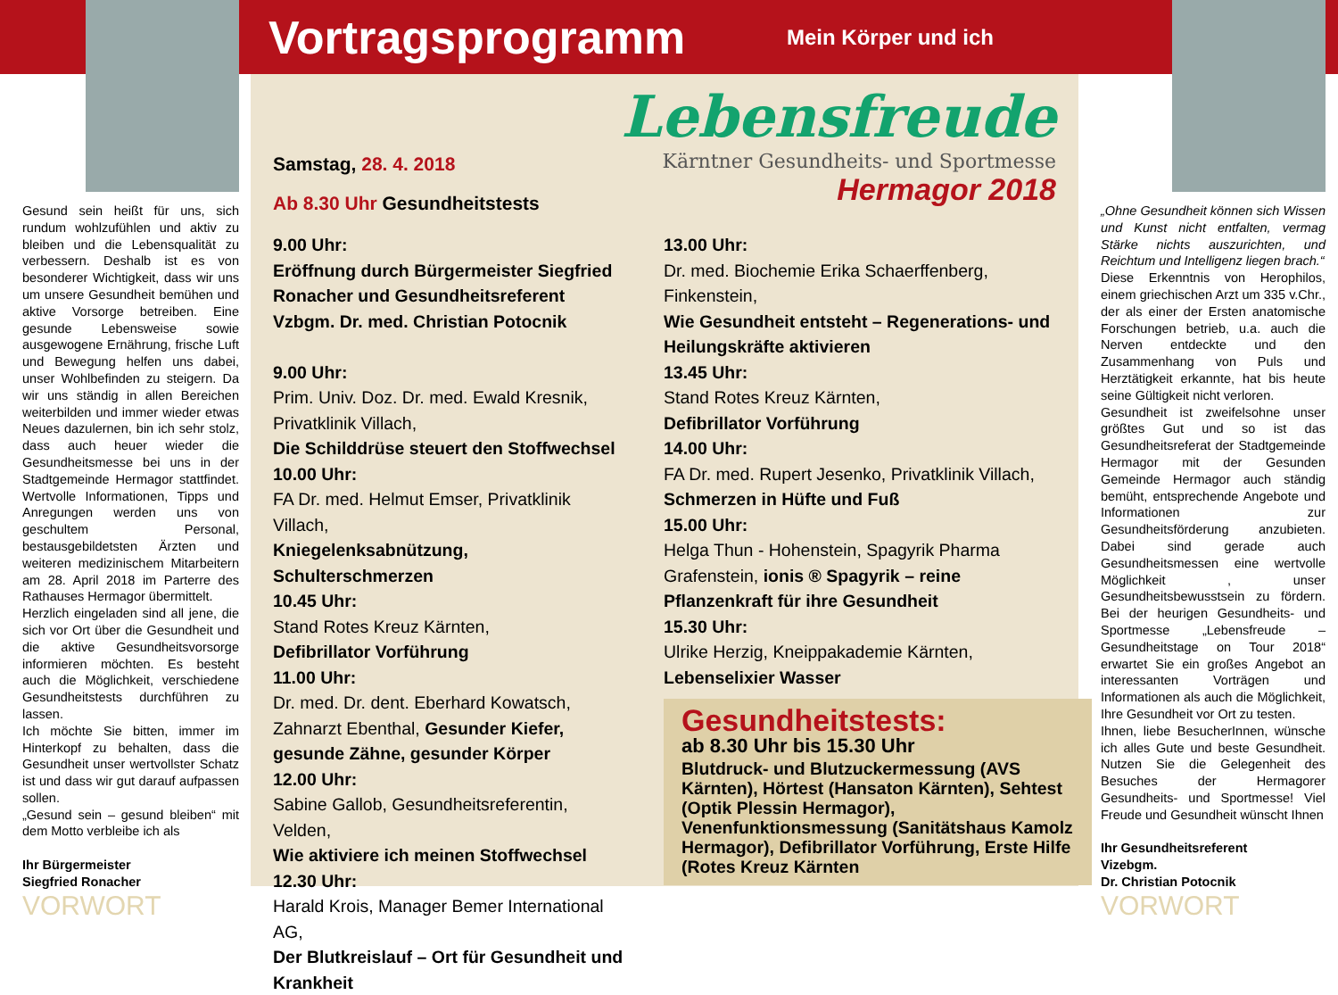Gesund sein heißt für uns, sich rundum wohlzufühlen und aktiv zu bleiben und die Lebensqualität zu verbessern. Deshalb ist es von besonderer Wichtigkeit, dass wir uns um unsere Gesundheit bemühen und aktive Vorsorge betreiben. Eine gesunde Lebensweise sowie ausgewogene Ernährung, frische Luft und Bewegung helfen uns dabei, unser Wohlbefinden zu steigern. Da wir uns ständig in allen Bereichen weiterbilden und immer wieder etwas Neues dazulernen, bin ich sehr stolz, dass auch heuer wieder die Gesundheitsmesse bei uns in der Stadtgemeinde Hermagor stattfindet. Wertvolle Informationen, Tipps und Anregungen werden uns von geschultem Personal, bestausgebildetsten Ärzten und weiteren medizinischem Mitarbeitern am 28. April 2018 im Parterre des Rathauses Hermagor übermittelt.
Herzlich eingeladen sind all jene, die sich vor Ort über die Gesundheit und die aktive Gesundheitsvorsorge informieren möchten. Es besteht auch die Möglichkeit, verschiedene Gesundheitstests durchführen zu lassen.
Ich möchte Sie bitten, immer im Hinterkopf zu behalten, dass die Gesundheit unser wertvollster Schatz ist und dass wir gut darauf aufpassen sollen.
„Gesund sein – gesund bleiben“ mit dem Motto verbleibe ich als
Ihr Bürgermeister
Siegfried Ronacher
VORWORT
Vortragsprogramm
Mein Körper und ich
Lebensfreude
Kärntner Gesundheits- und Sportmesse
Hermagor 2018
Samstag, 28. 4. 2018
Ab 8.30 Uhr Gesundheitstests
9.00 Uhr:
Eröffnung durch Bürgermeister Siegfried Ronacher und Gesundheitsreferent Vzbgm. Dr. med. Christian Potocnik
9.00 Uhr:
Prim. Univ. Doz. Dr. med. Ewald Kresnik, Privatklinik Villach,
Die Schilddrüse steuert den Stoffwechsel
10.00 Uhr:
FA Dr. med. Helmut Emser, Privatklinik Villach,
Kniegelenksabnützung, Schulterschmerzen
10.45 Uhr:
Stand Rotes Kreuz Kärnten,
Defibrillator Vorführung
11.00 Uhr:
Dr. med. Dr. dent. Eberhard Kowatsch, Zahnarzt Ebenthal, Gesunder Kiefer, gesunde Zähne, gesunder Körper
12.00 Uhr:
Sabine Gallob, Gesundheitsreferentin, Velden,
Wie aktiviere ich meinen Stoffwechsel
12.30 Uhr:
Harald Krois, Manager Bemer International AG,
Der Blutkreislauf – Ort für Gesundheit und Krankheit
13.00 Uhr:
Dr. med. Biochemie Erika Schaerffenberg, Finkenstein,
Wie Gesundheit entsteht – Regenerations- und Heilungskräfte aktivieren
13.45 Uhr:
Stand Rotes Kreuz Kärnten,
Defibrillator Vorführung
14.00 Uhr:
FA Dr. med. Rupert Jesenko, Privatklinik Villach,
Schmerzen in Hüfte und Fuß
15.00 Uhr:
Helga Thun - Hohenstein, Spagyrik Pharma Grafenstein, ionis ® Spagyrik – reine Pflanzenkraft für ihre Gesundheit
15.30 Uhr:
Ulrike Herzig, Kneippakademie Kärnten,
Lebenselixier Wasser
Gesundheitstests:
ab 8.30 Uhr bis 15.30 Uhr
Blutdruck- und Blutzuckermessung (AVS Kärnten), Hörtest (Hansaton Kärnten), Sehtest (Optik Plessin Hermagor), Venenfunktionsmessung (Sanitätshaus Kamolz Hermagor), Defibrillator Vorführung, Erste Hilfe (Rotes Kreuz Kärnten
„Ohne Gesundheit können sich Wissen und Kunst nicht entfalten, vermag Stärke nichts auszurichten, und Reichtum und Intelligenz liegen brach.“
Diese Erkenntnis von Herophilos, einem griechischen Arzt um 335 v.Chr., der als einer der Ersten anatomische Forschungen betrieb, u.a. auch die Nerven entdeckte und den Zusammenhang von Puls und Herztätigkeit erkannte, hat bis heute seine Gültigkeit nicht verloren.
Gesundheit ist zweifelsohne unser größtes Gut und so ist das Gesundheitsreferat der Stadtgemeinde Hermagor mit der Gesunden Gemeinde Hermagor auch ständig bemüht, entsprechende Angebote und Informationen zur Gesundheitsförderung anzubieten. Dabei sind gerade auch Gesundheitsmessen eine wertvolle Möglichkeit , unser Gesundheitsbewusstsein zu fördern. Bei der heurigen Gesundheits- und Sportmesse „Lebensfreude – Gesundheitstage on Tour 2018“ erwartet Sie ein großes Angebot an interessanten Vorträgen und Informationen als auch die Möglichkeit, Ihre Gesundheit vor Ort zu testen.
Ihnen, liebe BesucherInnen, wünsche ich alles Gute und beste Gesundheit. Nutzen Sie die Gelegenheit des Besuches der Hermagorer Gesundheits- und Sportmesse! Viel Freude und Gesundheit wünscht Ihnen
Ihr Gesundheitsreferent
Vizebgm.
Dr. Christian Potocnik
VORWORT